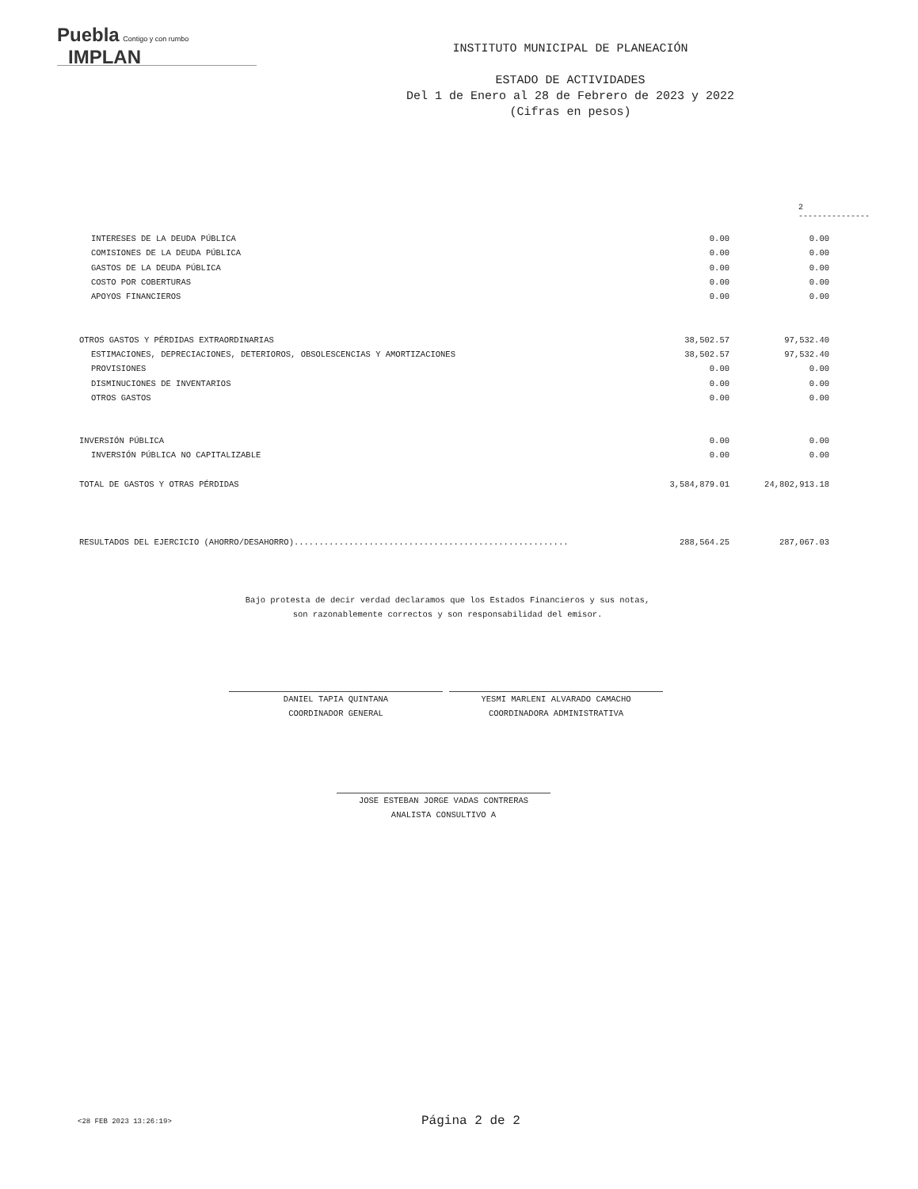Puebla Contigo y con rumbo IMPLAN
INSTITUTO MUNICIPAL DE PLANEACIÓN
ESTADO DE ACTIVIDADES
Del 1 de Enero al 28 de Febrero de 2023 y 2022
(Cifras en pesos)
2
---------------
| INTERESES DE LA DEUDA PÚBLICA | 0.00 | 0.00 |
| COMISIONES DE LA DEUDA PÚBLICA | 0.00 | 0.00 |
| GASTOS DE LA DEUDA PÚBLICA | 0.00 | 0.00 |
| COSTO POR COBERTURAS | 0.00 | 0.00 |
| APOYOS FINANCIEROS | 0.00 | 0.00 |
| OTROS GASTOS Y PÉRDIDAS EXTRAORDINARIAS | 38,502.57 | 97,532.40 |
| ESTIMACIONES, DEPRECIACIONES, DETERIOROS, OBSOLESCENCIAS Y AMORTIZACIONES | 38,502.57 | 97,532.40 |
| PROVISIONES | 0.00 | 0.00 |
| DISMINUCIONES DE INVENTARIOS | 0.00 | 0.00 |
| OTROS GASTOS | 0.00 | 0.00 |
| INVERSIÓN PÚBLICA | 0.00 | 0.00 |
| INVERSIÓN PÚBLICA NO CAPITALIZABLE | 0.00 | 0.00 |
| TOTAL DE GASTOS Y OTRAS PÉRDIDAS | 3,584,879.01 | 24,802,913.18 |
| RESULTADOS DEL EJERCICIO (AHORRO/DESAHORRO)....................................................... | 288,564.25 | 287,067.03 |
Bajo protesta de decir verdad declaramos que los Estados Financieros y sus notas,
son razonablemente correctos y son responsabilidad del emisor.
DANIEL TAPIA QUINTANA
COORDINADOR GENERAL
YESMI MARLENI ALVARADO CAMACHO
COORDINADORA ADMINISTRATIVA
JOSE ESTEBAN JORGE VADAS CONTRERAS
ANALISTA CONSULTIVO A
<28 FEB 2023 13:26:19> Página 2 de 2